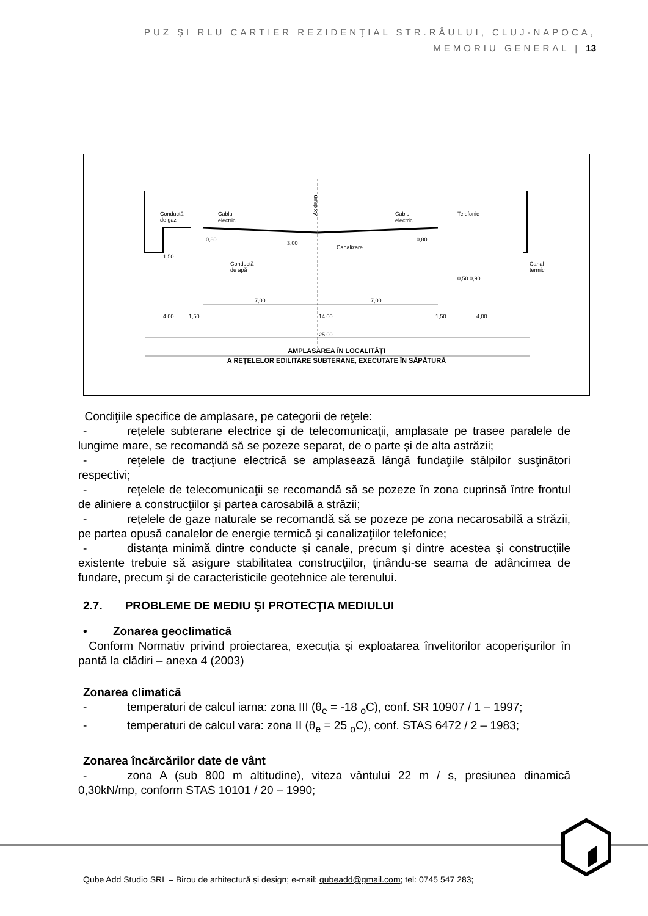PUZ ŞI RLU CARTIER REZIDENŢIAL STR.RÂULUI, CLUJ-NAPOCA,
MEMORIU GENERAL | 13
Conductă
de gaz
Cablu
electric
Cablu
electric
Telefonie
Ax drum
0,80
0,80
3,00
Canalizare
1,50
Conductă
de apă
Canal
termic
0,50 0,90
7,00
7,00
4,00
1,50
14,00
1,50
4,00
25,00
AMPLASAREA ÎN LOCALITĂŢI
A REŢELELOR EDILITARE SUBTERANE, EXECUTATE ÎN SĂPĂTURĂ
Condiţiile specifice de amplasare, pe categorii de reţele:
- reţelele subterane electrice şi de telecomunicaţii, amplasate pe trasee paralele de lungime mare, se recomandă să se pozeze separat, de o parte şi de alta astrăzii;
- reţelele de tracţiune electrică se amplasează lângă fundaţiile stâlpilor susţinători respectivi;
- reţelele de telecomunicaţii se recomandă să se pozeze în zona cuprinsă între frontul de aliniere a construcţiilor şi partea carosabilă a străzii;
- reţelele de gaze naturale se recomandă să se pozeze pe zona necarosabilă a străzii, pe partea opusă canalelor de energie termică şi canalizaţiilor telefonice;
- distanţa minimă dintre conducte şi canale, precum şi dintre acestea şi construcţiile existente trebuie să asigure stabilitatea construcţiilor, ţinându-se seama de adâncimea de fundare, precum şi de caracteristicile geotehnice ale terenului.
2.7. PROBLEME DE MEDIU ŞI PROTECŢIA MEDIULUI
• Zonarea geoclimatică
Conform Normativ privind proiectarea, execuţia şi exploatarea învelitorilor acoperişurilor în pantă la clădiri – anexa 4 (2003)
Zonarea climatică
- temperaturi de calcul iarna: zona III (θ<sub>e</sub> = -18 <sub>o</sub>C), conf. SR 10907 / 1 – 1997;
- temperaturi de calcul vara: zona II (θ<sub>e</sub> = 25 <sub>o</sub>C), conf. STAS 6472 / 2 – 1983;
Zonarea încărcărilor date de vânt
- zona A (sub 800 m altitudine), viteza vântului 22 m / s, presiunea dinamică 0,30kN/mp, conform STAS 10101 / 20 – 1990;
Qube Add Studio SRL – Birou de arhitectură și design; e-mail: qubeadd@gmail.com; tel: 0745 547 283;